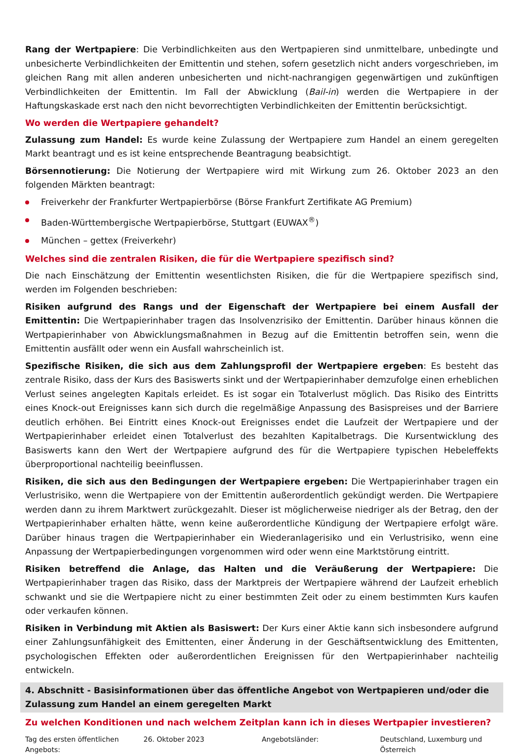Rang der Wertpapiere: Die Verbindlichkeiten aus den Wertpapieren sind unmittelbare, unbedingte und unbesicherte Verbindlichkeiten der Emittentin und stehen, sofern gesetzlich nicht anders vorgeschrieben, im gleichen Rang mit allen anderen unbesicherten und nicht-nachrangigen gegenwärtigen und zukünftigen Verbindlichkeiten der Emittentin. Im Fall der Abwicklung (Bail-in) werden die Wertpapiere in der Haftungskaskade erst nach den nicht bevorrechtigten Verbindlichkeiten der Emittentin berücksichtigt.
Wo werden die Wertpapiere gehandelt?
Zulassung zum Handel: Es wurde keine Zulassung der Wertpapiere zum Handel an einem geregelten Markt beantragt und es ist keine entsprechende Beantragung beabsichtigt.
Börsennotierung: Die Notierung der Wertpapiere wird mit Wirkung zum 26. Oktober 2023 an den folgenden Märkten beantragt:
Freiverkehr der Frankfurter Wertpapierbörse (Börse Frankfurt Zertifikate AG Premium)
Baden-Württembergische Wertpapierbörse, Stuttgart (EUWAX<sup>®</sup>)
München – gettex (Freiverkehr)
Welches sind die zentralen Risiken, die für die Wertpapiere spezifisch sind?
Die nach Einschätzung der Emittentin wesentlichsten Risiken, die für die Wertpapiere spezifisch sind, werden im Folgenden beschrieben:
Risiken aufgrund des Rangs und der Eigenschaft der Wertpapiere bei einem Ausfall der Emittentin: Die Wertpapierinhaber tragen das Insolvenzrisiko der Emittentin. Darüber hinaus können die Wertpapierinhaber von Abwicklungsmaßnahmen in Bezug auf die Emittentin betroffen sein, wenn die Emittentin ausfällt oder wenn ein Ausfall wahrscheinlich ist.
Spezifische Risiken, die sich aus dem Zahlungsprofil der Wertpapiere ergeben: Es besteht das zentrale Risiko, dass der Kurs des Basiswerts sinkt und der Wertpapierinhaber demzufolge einen erheblichen Verlust seines angelegten Kapitals erleidet. Es ist sogar ein Totalverlust möglich. Das Risiko des Eintritts eines Knock-out Ereignisses kann sich durch die regelmäßige Anpassung des Basispreises und der Barriere deutlich erhöhen. Bei Eintritt eines Knock-out Ereignisses endet die Laufzeit der Wertpapiere und der Wertpapierinhaber erleidet einen Totalverlust des bezahlten Kapitalbetrags. Die Kursentwicklung des Basiswerts kann den Wert der Wertpapiere aufgrund des für die Wertpapiere typischen Hebeleffekts überproportional nachteilig beeinflussen.
Risiken, die sich aus den Bedingungen der Wertpapiere ergeben: Die Wertpapierinhaber tragen ein Verlustrisiko, wenn die Wertpapiere von der Emittentin außerordentlich gekündigt werden. Die Wertpapiere werden dann zu ihrem Marktwert zurückgezahlt. Dieser ist möglicherweise niedriger als der Betrag, den der Wertpapierinhaber erhalten hätte, wenn keine außerordentliche Kündigung der Wertpapiere erfolgt wäre. Darüber hinaus tragen die Wertpapierinhaber ein Wiederanlagerisiko und ein Verlustrisiko, wenn eine Anpassung der Wertpapierbedingungen vorgenommen wird oder wenn eine Marktstörung eintritt.
Risiken betreffend die Anlage, das Halten und die Veräußerung der Wertpapiere: Die Wertpapierinhaber tragen das Risiko, dass der Marktpreis der Wertpapiere während der Laufzeit erheblich schwankt und sie die Wertpapiere nicht zu einer bestimmten Zeit oder zu einem bestimmten Kurs kaufen oder verkaufen können.
Risiken in Verbindung mit Aktien als Basiswert: Der Kurs einer Aktie kann sich insbesondere aufgrund einer Zahlungsunfähigkeit des Emittenten, einer Änderung in der Geschäftsentwicklung des Emittenten, psychologischen Effekten oder außerordentlichen Ereignissen für den Wertpapierinhaber nachteilig entwickeln.
4. Abschnitt - Basisinformationen über das öffentliche Angebot von Wertpapieren und/oder die Zulassung zum Handel an einem geregelten Markt
Zu welchen Konditionen und nach welchem Zeitplan kann ich in dieses Wertpapier investieren?
| Tag des ersten öffentlichen Angebots: | 26. Oktober 2023 | Angebotsländer: | Deutschland, Luxemburg und Österreich |